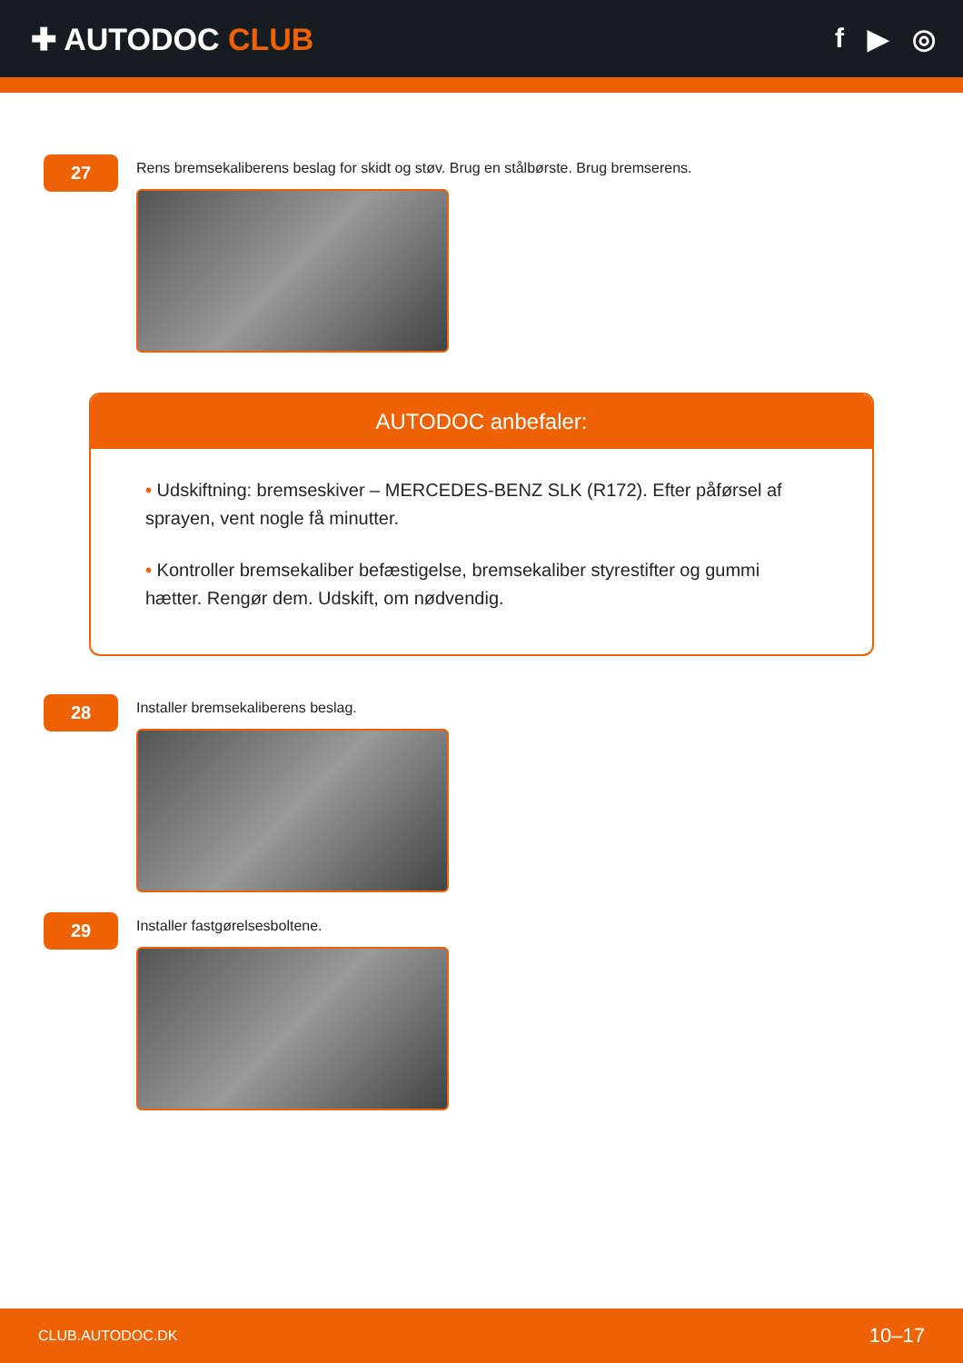✚ AUTODOC CLUB f ▶ ◎
27
Rens bremsekaliberens beslag for skidt og støv. Brug en stålbørste. Brug bremserens.
AUTODOC anbefaler:
• Udskiftning: bremseskiver – MERCEDES-BENZ SLK (R172). Efter påførsel af sprayen, vent nogle få minutter.
• Kontroller bremsekaliber befæstigelse, bremsekaliber styrestifter og gummi hætter. Rengør dem. Udskift, om nødvendig.
28
Installer bremsekaliberens beslag.
29
Installer fastgørelsesboltene.
CLUB.AUTODOC.DK 10–17